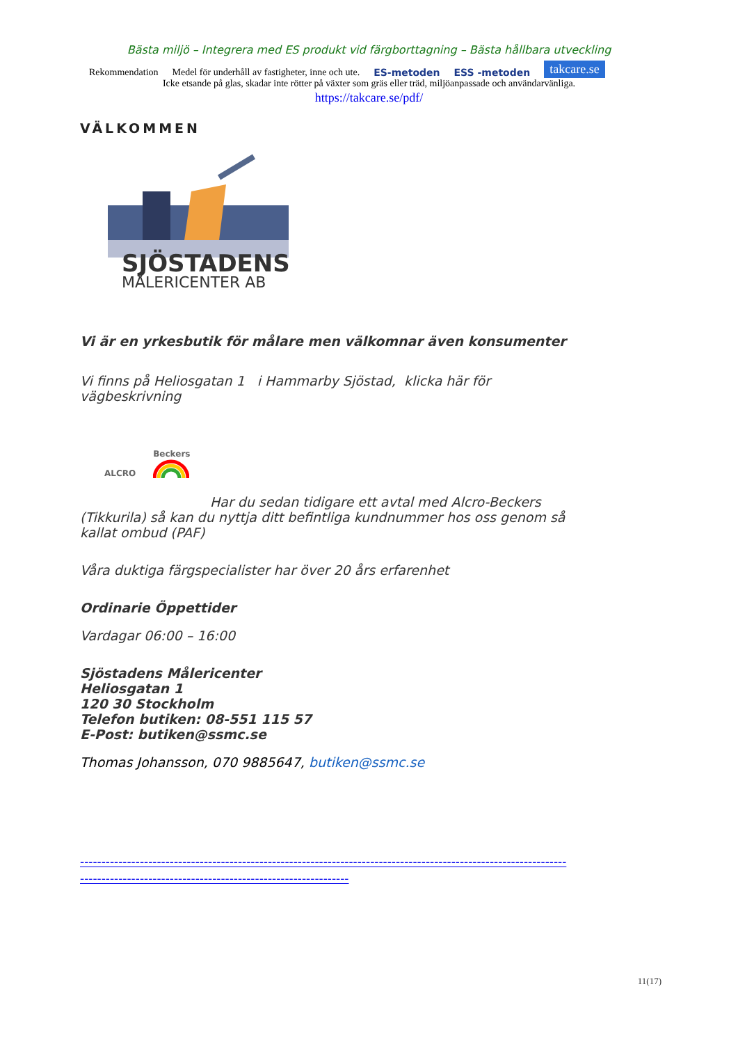Bästa miljö – Integrera med ES produkt vid färgborttagning – Bästa hållbara utveckling
Rekommendation Medel för underhåll av fastigheter, inne och ute. ES-metoden ESS -metoden takcare.se
Icke etsande på glas, skadar inte rötter på växter som gräs eller träd, miljöanpassade och användarvänliga.
https://takcare.se/pdf/
VÄLKOMMEN
SJÖSTADENS
MÅLERICENTER AB
Vi är en yrkesbutik för målare men välkomnar även konsumenter
Vi finns på Heliosgatan 1 i Hammarby Sjöstad, klicka här för vägbeskrivning
ALCRO Beckers
Har du sedan tidigare ett avtal med Alcro-Beckers (Tikkurila) så kan du nyttja ditt befintliga kundnummer hos oss genom så kallat ombud (PAF)
Våra duktiga färgspecialister har över 20 års erfarenhet
Ordinarie Öppettider
Vardagar 06:00 – 16:00
Sjöstadens Målericenter
Heliosgatan 1
120 30 Stockholm
Telefon butiken: 08-551 115 57
E-Post: butiken@ssmc.se
Thomas Johansson, 070 9885647, butiken@ssmc.se
---------------------------------------------------------------------------------------------------------------------------------------------------------------------------------
11(17)